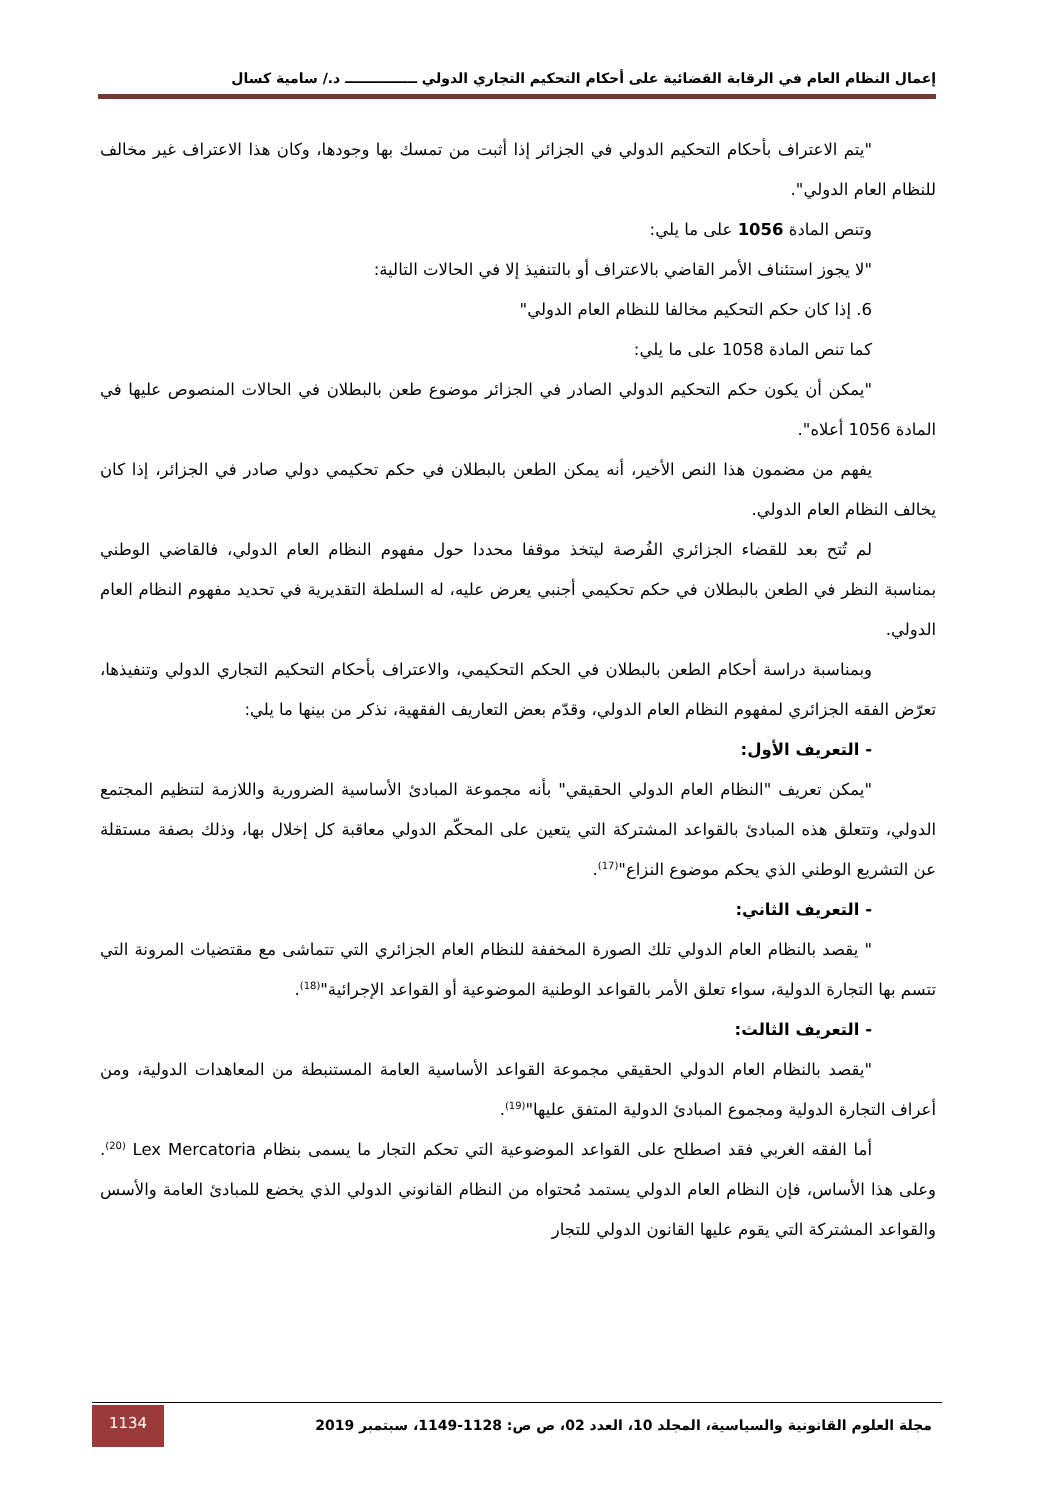إعمال النظام العام في الرقابة القضائية على أحكام التحكيم التجاري الدولي ـــــــــــــــ د./ سامية كسال
"يتم الاعتراف بأحكام التحكيم الدولي في الجزائر إذا أثبت من تمسك بها وجودها، وكان هذا الاعتراف غير مخالف للنظام العام الدولي".
وتنص المادة 1056 على ما يلي:
"لا يجوز استئناف الأمر القاضي بالاعتراف أو بالتنفيذ إلا في الحالات التالية:
6. إذا كان حكم التحكيم مخالفا للنظام العام الدولي"
كما تنص المادة 1058 على ما يلي:
"يمكن أن يكون حكم التحكيم الدولي الصادر في الجزائر موضوع طعن بالبطلان في الحالات المنصوص عليها في المادة 1056 أعلاه".
يفهم من مضمون هذا النص الأخير، أنه يمكن الطعن بالبطلان في حكم تحكيمي دولي صادر في الجزائر، إذا كان يخالف النظام العام الدولي.
لم تُتح بعد للقضاء الجزائري الفُرصة ليتخذ موقفا محددا حول مفهوم النظام العام الدولي، فالقاضي الوطني بمناسبة النظر في الطعن بالبطلان في حكم تحكيمي أجنبي يعرض عليه، له السلطة التقديرية في تحديد مفهوم النظام العام الدولي.
وبمناسبة دراسة أحكام الطعن بالبطلان في الحكم التحكيمي، والاعتراف بأحكام التحكيم التجاري الدولي وتنفيذها، تعرّض الفقه الجزائري لمفهوم النظام العام الدولي، وقدّم بعض التعاريف الفقهية، نذكر من بينها ما يلي:
- التعريف الأول:
"يمكن تعريف "النظام العام الدولي الحقيقي" بأنه مجموعة المبادئ الأساسية الضرورية واللازمة لتنظيم المجتمع الدولي، وتتعلق هذه المبادئ بالقواعد المشتركة التي يتعين على المحكّم الدولي معاقبة كل إخلال بها، وذلك بصفة مستقلة عن التشريع الوطني الذي يحكم موضوع النزاع"<sup>(17)</sup>.
- التعريف الثاني:
" يقصد بالنظام العام الدولي تلك الصورة المخففة للنظام العام الجزائري التي تتماشى مع مقتضيات المرونة التي تتسم بها التجارة الدولية، سواء تعلق الأمر بالقواعد الوطنية الموضوعية أو القواعد الإجرائية"<sup>(18)</sup>.
- التعريف الثالث:
"يقصد بالنظام العام الدولي الحقيقي مجموعة القواعد الأساسية العامة المستنبطة من المعاهدات الدولية، ومن أعراف التجارة الدولية ومجموع المبادئ الدولية المتفق عليها"<sup>(19)</sup>.
أما الفقه الغربي فقد اصطلح على القواعد الموضوعية التي تحكم التجار ما يسمى بنظام Lex Mercatoria <sup>(20)</sup>. وعلى هذا الأساس، فإن النظام العام الدولي يستمد مُحتواه من النظام القانوني الدولي الذي يخضع للمبادئ العامة والأسس والقواعد المشتركة التي يقوم عليها القانون الدولي للتجار
مجلة العلوم القانونية والسياسية، المجلد 10، العدد 02، ص ص: 1128-1149، سبتمبر 2019
1134